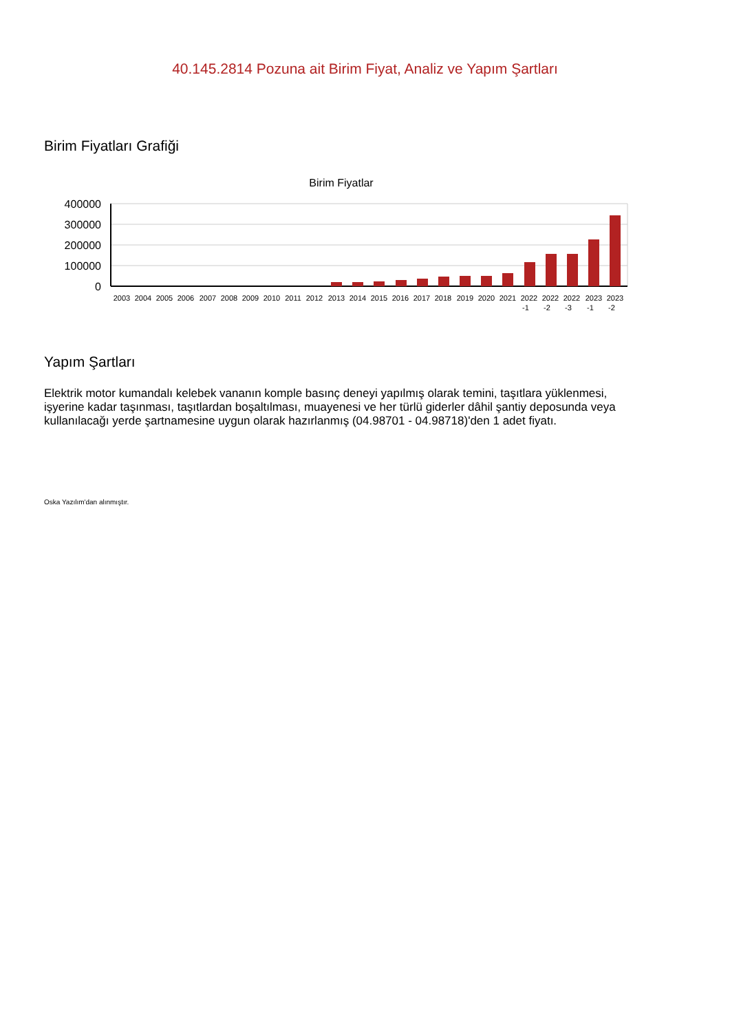40.145.2814 Pozuna ait Birim Fiyat, Analiz ve Yapım Şartları
Birim Fiyatları Grafiği
Birim Fiyatlar
400000
300000
200000
100000
0
2003
2004
2005
2006
2007
2008
2009
2010
2011
2012
2013
2014
2015
2016
2017
2018
2019
2020
2021
2022
-1
2022
-2
2022
-3
2023
-1
2023
-2
Yapım Şartları
Elektrik motor kumandalı kelebek vananın komple basınç deneyi yapılmış olarak temini, taşıtlara yüklenmesi, işyerine kadar taşınması, taşıtlardan boşaltılması, muayenesi ve her türlü giderler dâhil şantiy deposunda veya kullanılacağı yerde şartnamesine uygun olarak hazırlanmış (04.98701 - 04.98718)'den 1 adet fiyatı.
Oska Yazılım'dan alınmıştır.